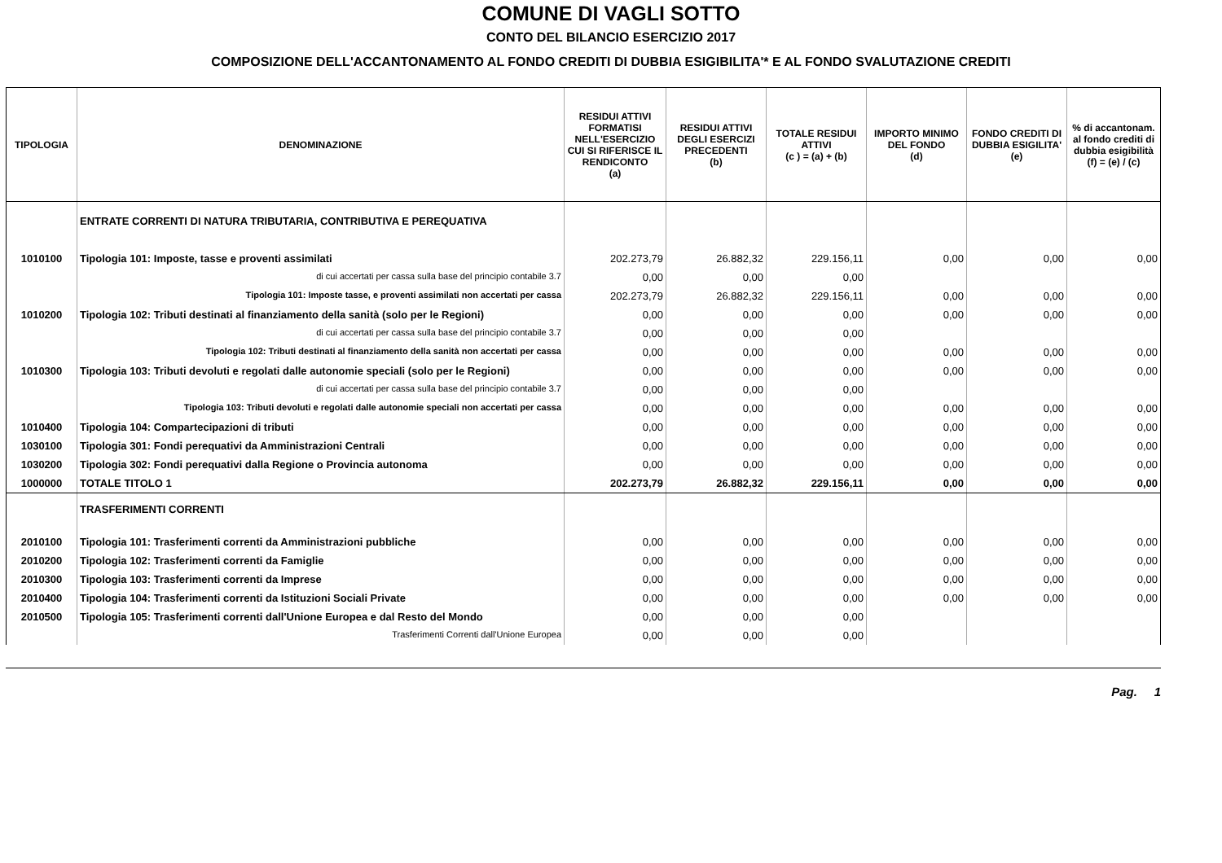COMUNE DI VAGLI SOTTO
CONTO DEL BILANCIO ESERCIZIO 2017
COMPOSIZIONE DELL'ACCANTONAMENTO AL FONDO CREDITI DI DUBBIA ESIGIBILITA'* E AL FONDO SVALUTAZIONE CREDITI
| TIPOLOGIA | DENOMINAZIONE | RESIDUI ATTIVI FORMATISI NELL'ESERCIZIO CUI SI RIFERISCE IL RENDICONTO (a) | RESIDUI ATTIVI DEGLI ESERCIZI PRECEDENTI (b) | TOTALE RESIDUI ATTIVI (c ) = (a) + (b) | IMPORTO MINIMO DEL FONDO (d) | FONDO CREDITI DI DUBBIA ESIGILITA' (e) | % di accantonam. al fondo crediti di dubbia esigibilità (f) = (e) / (c) |
| --- | --- | --- | --- | --- | --- | --- | --- |
| | ENTRATE CORRENTI DI NATURA TRIBUTARIA, CONTRIBUTIVA E PEREQUATIVA | | | | | | |
| 1010100 | Tipologia 101: Imposte, tasse e proventi assimilati | 202.273,79 | 26.882,32 | 229.156,11 | 0,00 | 0,00 | 0,00 |
| | di cui accertati per cassa sulla base del principio contabile 3.7 | 0,00 | 0,00 | 0,00 | | | |
| | Tipologia 101: Imposte tasse, e proventi assimilati non accertati per cassa | 202.273,79 | 26.882,32 | 229.156,11 | 0,00 | 0,00 | 0,00 |
| 1010200 | Tipologia 102: Tributi destinati al finanziamento della sanità (solo per le Regioni) | 0,00 | 0,00 | 0,00 | 0,00 | 0,00 | 0,00 |
| | di cui accertati per cassa sulla base del principio contabile 3.7 | 0,00 | 0,00 | 0,00 | | | |
| | Tipologia 102: Tributi destinati al finanziamento della sanità non accertati per cassa | 0,00 | 0,00 | 0,00 | 0,00 | 0,00 | 0,00 |
| 1010300 | Tipologia 103: Tributi devoluti e regolati dalle autonomie speciali (solo per le Regioni) | 0,00 | 0,00 | 0,00 | 0,00 | 0,00 | 0,00 |
| | di cui accertati per cassa sulla base del principio contabile 3.7 | 0,00 | 0,00 | 0,00 | | | |
| | Tipologia 103: Tributi devoluti e regolati dalle autonomie speciali non accertati per cassa | 0,00 | 0,00 | 0,00 | 0,00 | 0,00 | 0,00 |
| 1010400 | Tipologia 104: Compartecipazioni di tributi | 0,00 | 0,00 | 0,00 | 0,00 | 0,00 | 0,00 |
| 1030100 | Tipologia 301: Fondi perequativi da Amministrazioni Centrali | 0,00 | 0,00 | 0,00 | 0,00 | 0,00 | 0,00 |
| 1030200 | Tipologia 302: Fondi perequativi dalla Regione o Provincia autonoma | 0,00 | 0,00 | 0,00 | 0,00 | 0,00 | 0,00 |
| 1000000 | TOTALE TITOLO 1 | 202.273,79 | 26.882,32 | 229.156,11 | 0,00 | 0,00 | 0,00 |
| | TRASFERIMENTI CORRENTI | | | | | | |
| 2010100 | Tipologia 101: Trasferimenti correnti da Amministrazioni pubbliche | 0,00 | 0,00 | 0,00 | 0,00 | 0,00 | 0,00 |
| 2010200 | Tipologia 102: Trasferimenti correnti da Famiglie | 0,00 | 0,00 | 0,00 | 0,00 | 0,00 | 0,00 |
| 2010300 | Tipologia 103: Trasferimenti correnti da Imprese | 0,00 | 0,00 | 0,00 | 0,00 | 0,00 | 0,00 |
| 2010400 | Tipologia 104: Trasferimenti correnti da Istituzioni Sociali Private | 0,00 | 0,00 | 0,00 | 0,00 | 0,00 | 0,00 |
| 2010500 | Tipologia 105: Trasferimenti correnti dall'Unione Europea e dal Resto del Mondo | 0,00 | 0,00 | 0,00 | | | |
| | Trasferimenti Correnti dall'Unione Europea | 0,00 | 0,00 | 0,00 | | | |
Pag. 1